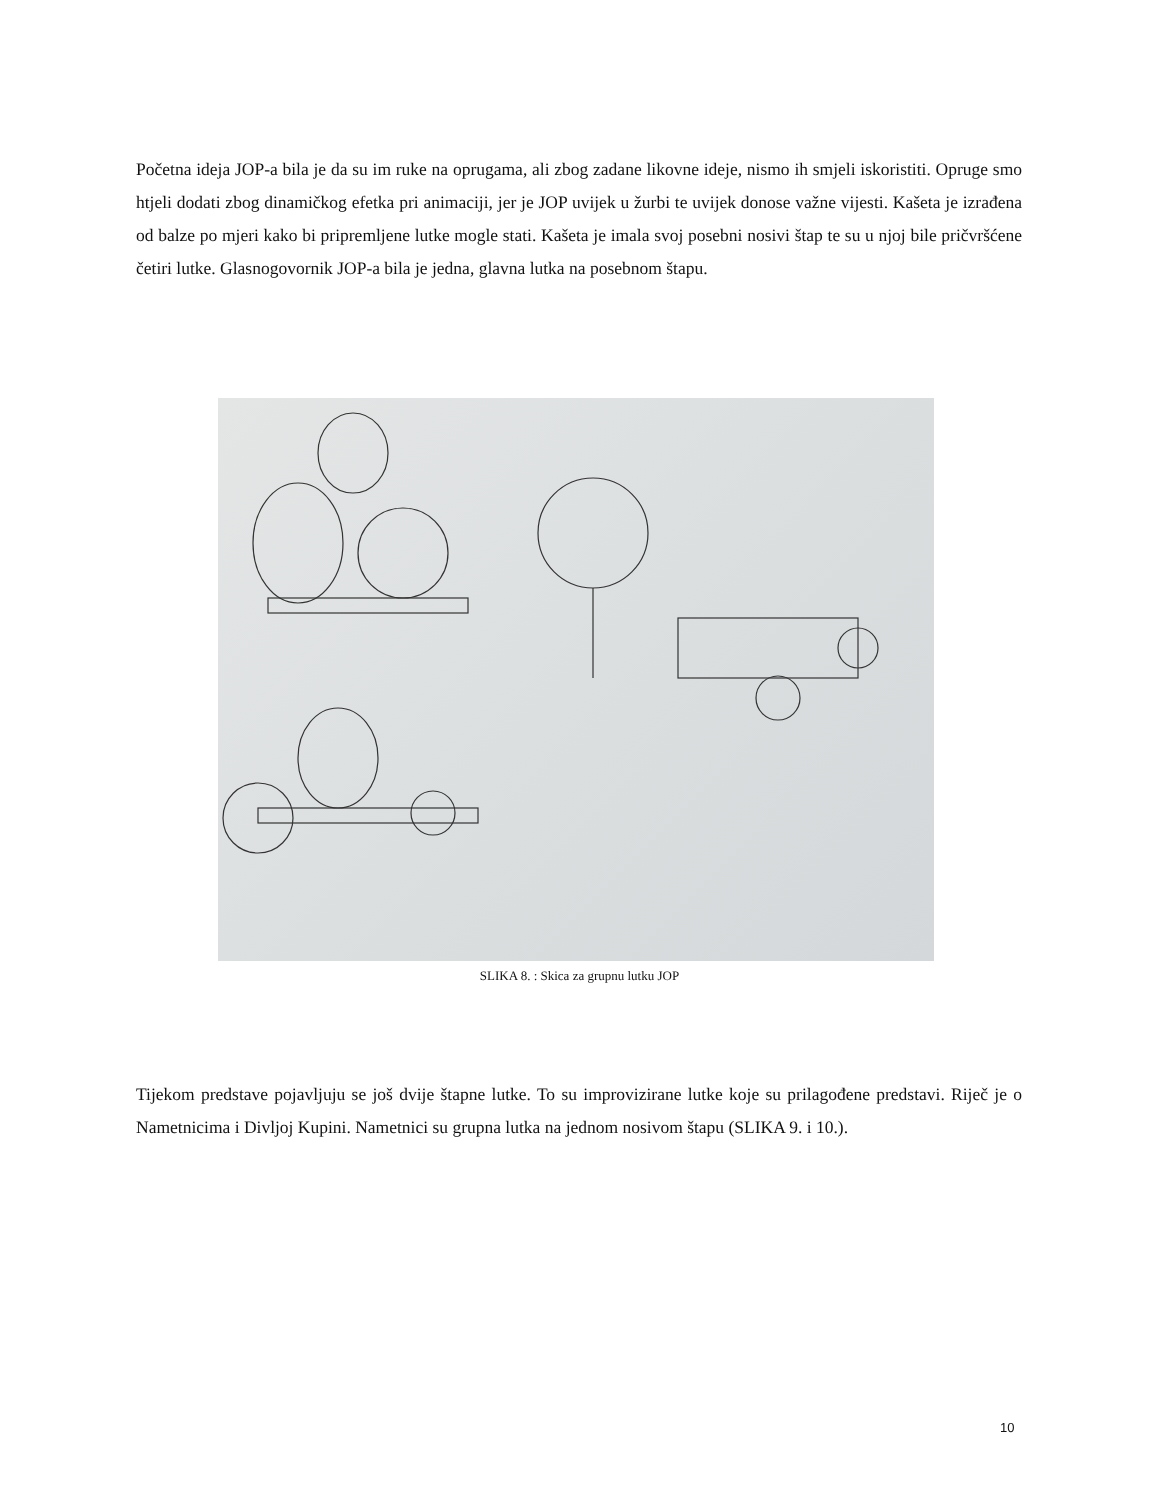Početna ideja JOP-a bila je da su im ruke na oprugama, ali zbog zadane likovne ideje, nismo ih smjeli iskoristiti. Opruge smo htjeli dodati zbog dinamičkog efetka pri animaciji, jer je JOP uvijek u žurbi te uvijek donose važne vijesti. Kašeta je izrađena od balze po mjeri kako bi pripremljene lutke mogle stati. Kašeta je imala svoj posebni nosivi štap te su u njoj bile pričvršćene četiri lutke. Glasnogovornik JOP-a bila je jedna, glavna lutka na posebnom štapu.
SLIKA 8. : Skica za grupnu lutku JOP
Tijekom predstave pojavljuju se još dvije štapne lutke. To su improvizirane lutke koje su prilagođene predstavi. Riječ je o Nametnicima i Divljoj Kupini. Nametnici su grupna lutka na jednom nosivom štapu (SLIKA 9. i 10.).
10